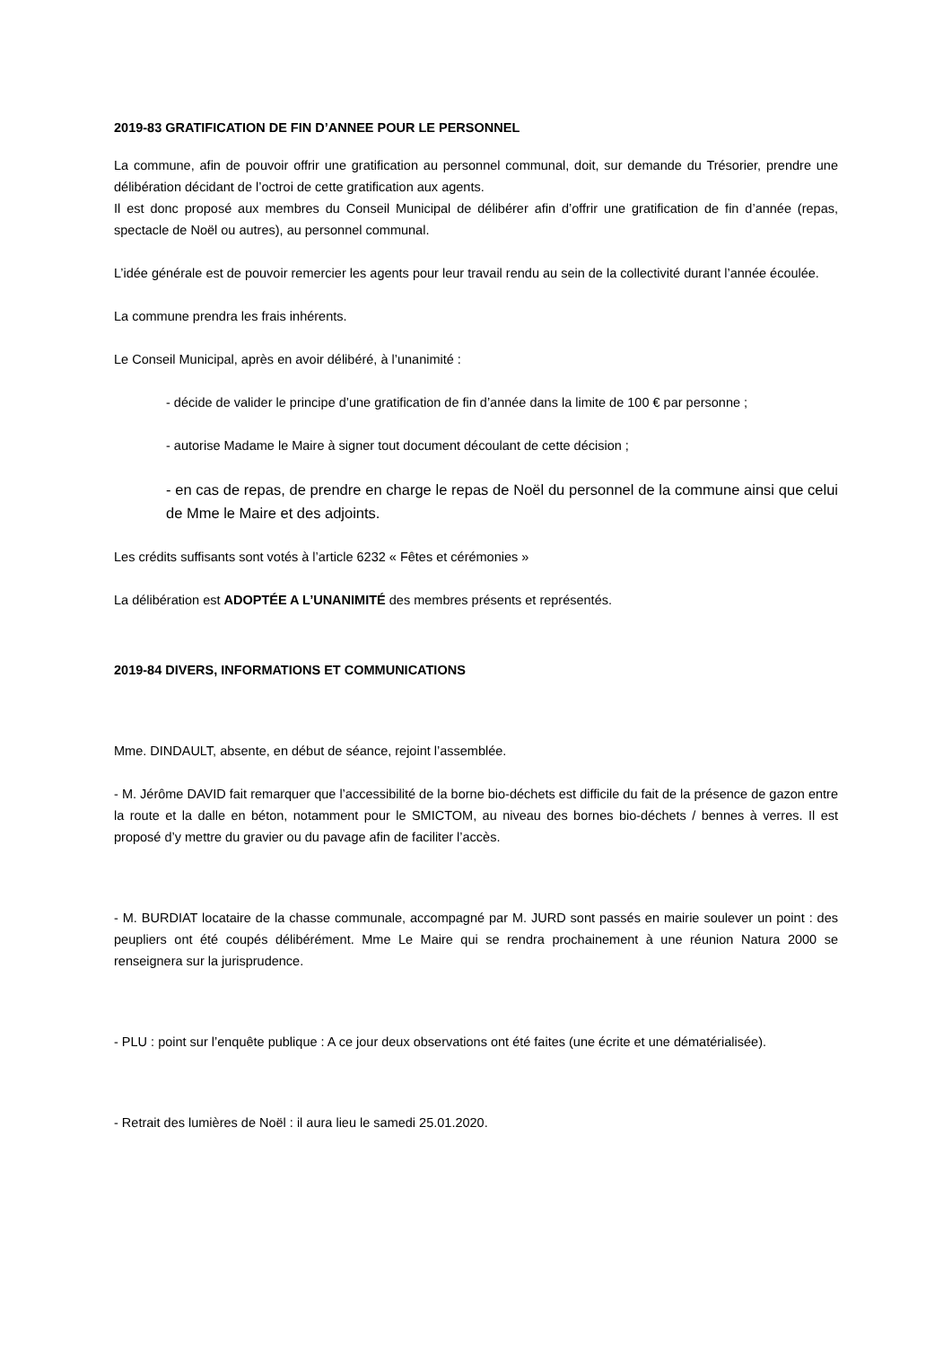2019-83 GRATIFICATION DE FIN D’ANNEE POUR LE PERSONNEL
La commune, afin de pouvoir offrir une gratification au personnel communal, doit, sur demande du Trésorier, prendre une délibération décidant de l’octroi de cette gratification aux agents.
Il est donc proposé aux membres du Conseil Municipal de délibérer afin d’offrir une gratification de fin d’année (repas, spectacle de Noël ou autres), au personnel communal.
L’idée générale est de pouvoir remercier les agents pour leur travail rendu au sein de la collectivité durant l’année écoulée.
La commune prendra les frais inhérents.
Le Conseil Municipal, après en avoir délibéré, à l’unanimité :
- décide de valider le principe d’une gratification de fin d’année dans la limite de 100 € par personne ;
- autorise Madame le Maire à signer tout document découlant de cette décision ;
- en cas de repas, de prendre en charge le repas de Noël du personnel de la commune ainsi que celui de Mme le Maire et des adjoints.
Les crédits suffisants sont votés à l’article 6232 « Fêtes et cérémonies »
La délibération est ADOPTÉE A L’UNANIMITÉ des membres présents et représentés.
2019-84 DIVERS, INFORMATIONS ET COMMUNICATIONS
Mme. DINDAULT, absente, en début de séance, rejoint l’assemblée.
- M. Jérôme DAVID fait remarquer que l’accessibilité de la borne bio-déchets est difficile du fait de la présence de gazon entre la route et la dalle en béton, notamment pour le SMICTOM, au niveau des bornes bio-déchets / bennes à verres. Il est proposé d’y mettre du gravier ou du pavage afin de faciliter l’accès.
- M. BURDIAT locataire de la chasse communale, accompagné par M. JURD sont passés en mairie soulever un point : des peupliers ont été coupés délibérément. Mme Le Maire qui se rendra prochainement à une réunion Natura 2000 se renseignera sur la jurisprudence.
- PLU : point sur l’enquête publique : A ce jour deux observations ont été faites (une écrite et une dématérialisée).
- Retrait des lumières de Noël : il aura lieu le samedi 25.01.2020.